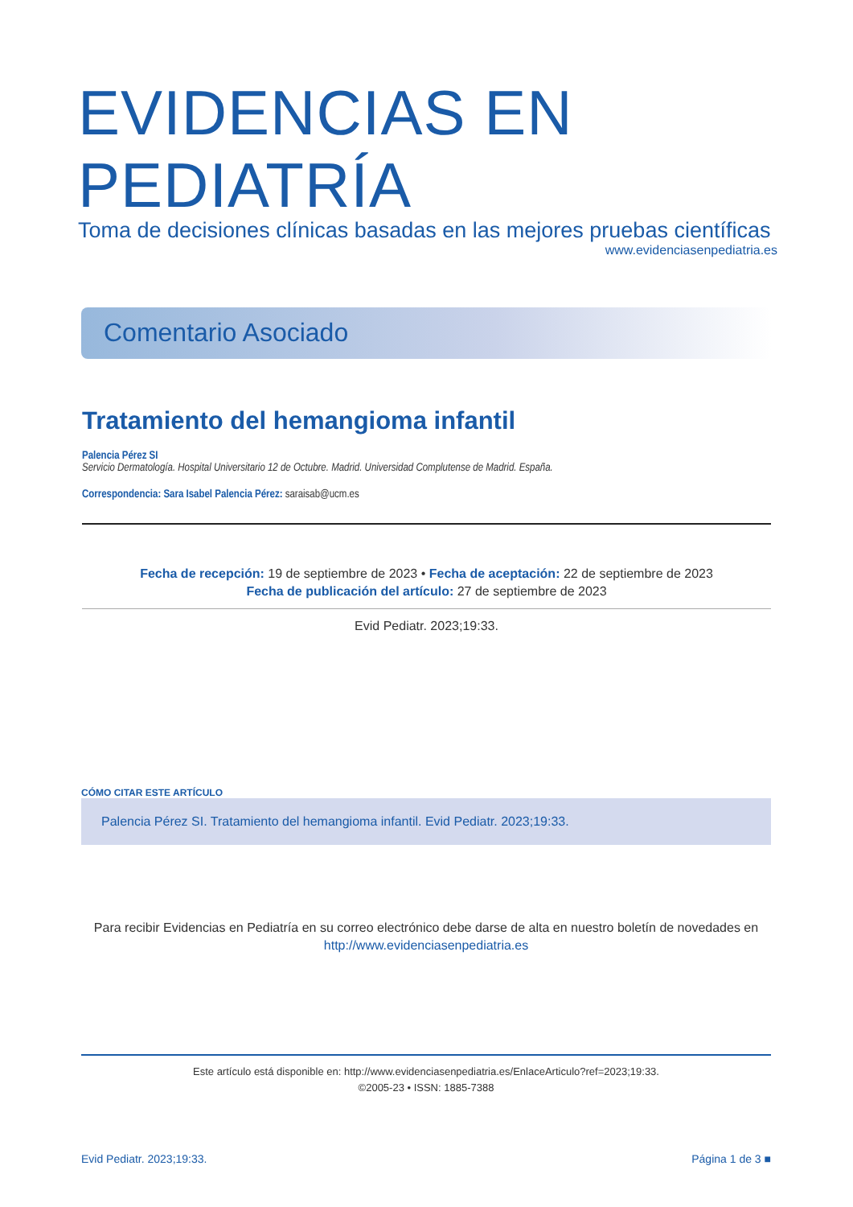EVIDENCIAS EN PEDIATRÍA
Toma de decisiones clínicas basadas en las mejores pruebas científicas
www.evidenciasenpediatria.es
Comentario Asociado
Tratamiento del hemangioma infantil
Palencia Pérez SI
Servicio Dermatología. Hospital Universitario 12 de Octubre. Madrid. Universidad Complutense de Madrid. España.
Correspondencia: Sara Isabel Palencia Pérez: saraisab@ucm.es
Fecha de recepción: 19 de septiembre de 2023 • Fecha de aceptación: 22 de septiembre de 2023
Fecha de publicación del artículo: 27 de septiembre de 2023
Evid Pediatr. 2023;19:33.
CÓMO CITAR ESTE ARTÍCULO
Palencia Pérez SI. Tratamiento del hemangioma infantil. Evid Pediatr. 2023;19:33.
Para recibir Evidencias en Pediatría en su correo electrónico debe darse de alta en nuestro boletín de novedades en
http://www.evidenciasenpediatria.es
Este artículo está disponible en: http://www.evidenciasenpediatria.es/EnlaceArticulo?ref=2023;19:33.
©2005-23 • ISSN: 1885-7388
Evid Pediatr. 2023;19:33. Página 1 de 3 ■